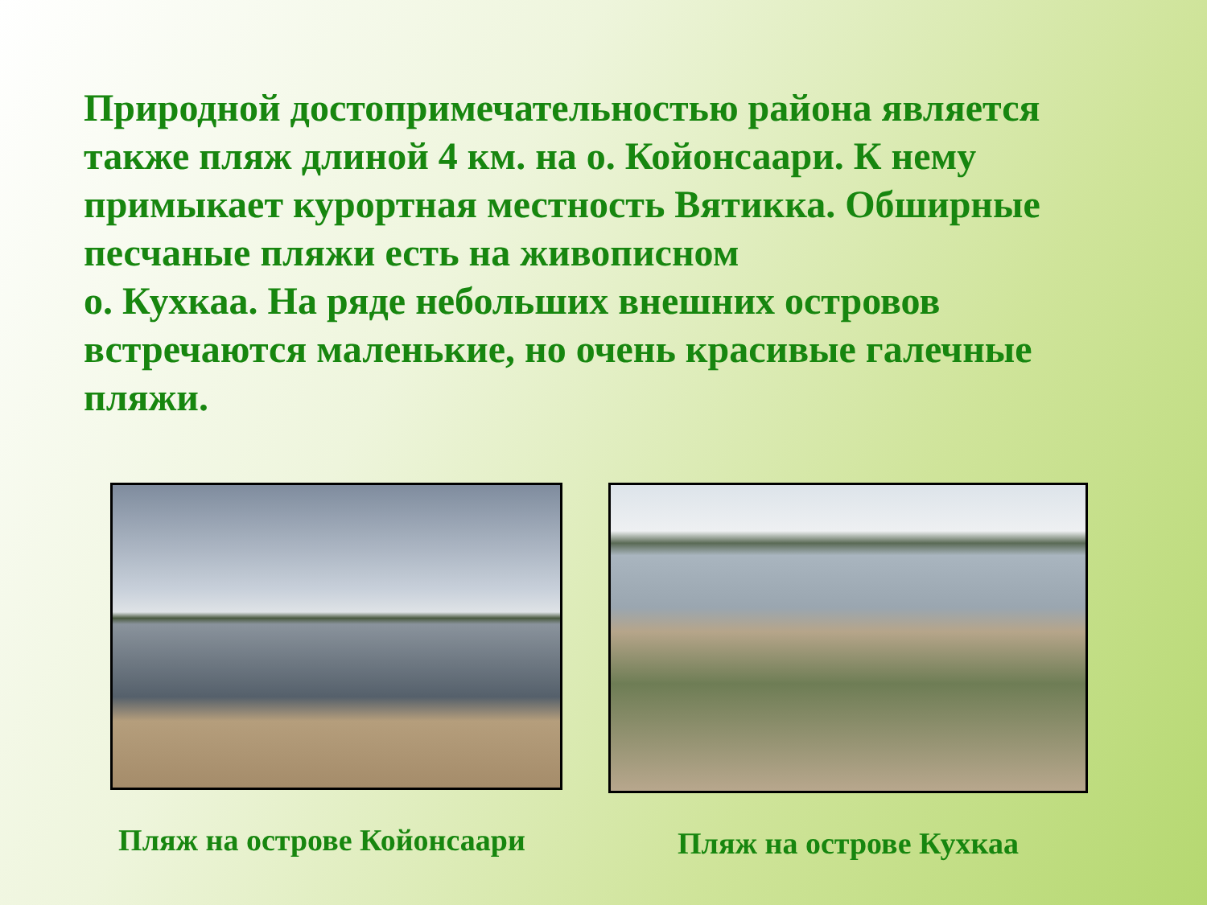Природной достопримечательностью района является также пляж длиной 4 км. на о. Койонсаари. К нему примыкает курортная местность Вятикка. Обширные песчаные пляжи есть на живописном
о. Кухкаа. На ряде небольших внешних островов встречаются маленькие, но очень красивые галечные пляжи.
Пляж на острове Койонсаари Пляж на острове Кухкаа